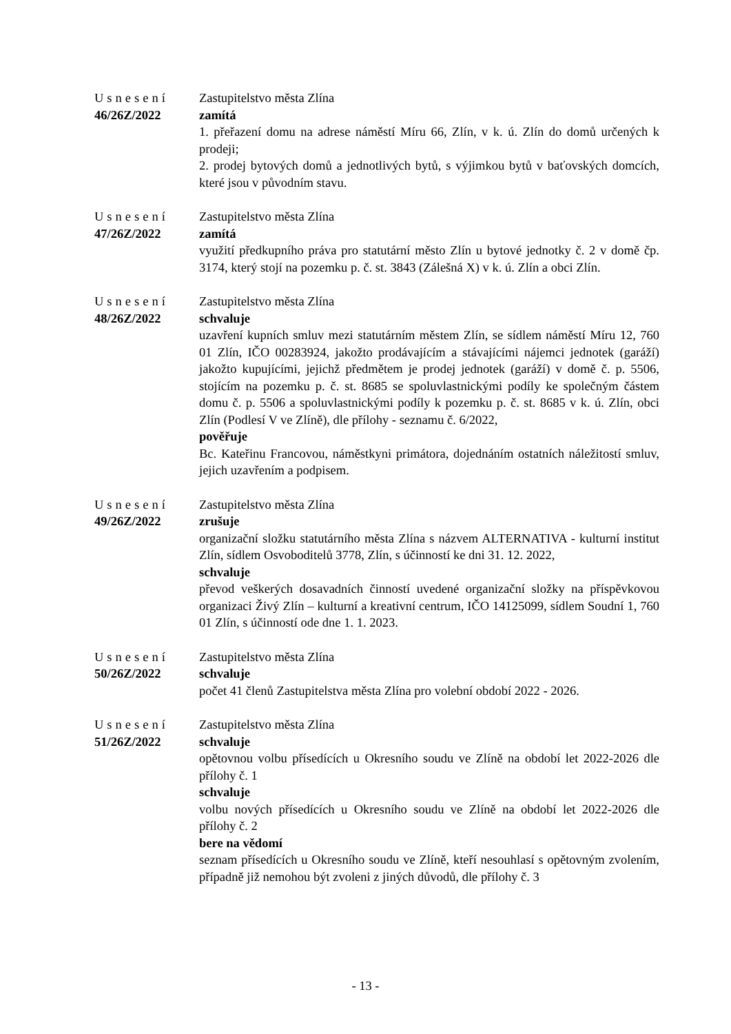Usnesení
46/26Z/2022
Zastupitelstvo města Zlína
zamítá
1. přeřazení domu na adrese náměstí Míru 66, Zlín, v k. ú. Zlín do domů určených k prodeji;
2. prodej bytových domů a jednotlivých bytů, s výjimkou bytů v baťovských domcích, které jsou v původním stavu.
Usnesení
47/26Z/2022
Zastupitelstvo města Zlína
zamítá
využití předkupního práva pro statutární město Zlín u bytové jednotky č. 2 v domě čp. 3174, který stojí na pozemku p. č. st. 3843 (Zálešná X) v k. ú. Zlín a obci Zlín.
Usnesení
48/26Z/2022
Zastupitelstvo města Zlína
schvaluje
uzavření kupních smluv mezi statutárním městem Zlín, se sídlem náměstí Míru 12, 760 01 Zlín, IČO 00283924, jakožto prodávajícím a stávajícími nájemci jednotek (garáží) jakožto kupujícími, jejichž předmětem je prodej jednotek (garáží) v domě č. p. 5506, stojícím na pozemku p. č. st. 8685 se spoluvlastnickými podíly ke společným částem domu č. p. 5506 a spoluvlastnickými podíly k pozemku p. č. st. 8685 v k. ú. Zlín, obci Zlín (Podlesí V ve Zlíně), dle přílohy - seznamu č. 6/2022,
pověřuje
Bc. Kateřinu Francovou, náměstkyni primátora, dojednáním ostatních náležitostí smluv, jejich uzavřením a podpisem.
Usnesení
49/26Z/2022
Zastupitelstvo města Zlína
zrušuje
organizační složku statutárního města Zlína s názvem ALTERNATIVA - kulturní institut Zlín, sídlem Osvoboditelů 3778, Zlín, s účinností ke dni 31. 12. 2022,
schvaluje
převod veškerých dosavadních činností uvedené organizační složky na příspěvkovou organizaci Živý Zlín – kulturní a kreativní centrum, IČO 14125099, sídlem Soudní 1, 760 01 Zlín, s účinností ode dne 1. 1. 2023.
Usnesení
50/26Z/2022
Zastupitelstvo města Zlína
schvaluje
počet 41 členů Zastupitelstva města Zlína pro volební období 2022 - 2026.
Usnesení
51/26Z/2022
Zastupitelstvo města Zlína
schvaluje
opětovnou volbu přísedících u Okresního soudu ve Zlíně na období let 2022-2026 dle přílohy č. 1
schvaluje
volbu nových přísedících u Okresního soudu ve Zlíně na období let 2022-2026 dle přílohy č. 2
bere na vědomí
seznam přísedících u Okresního soudu ve Zlíně, kteří nesouhlasí s opětovným zvolením, případně již nemohou být zvoleni z jiných důvodů, dle přílohy č. 3
- 13 -